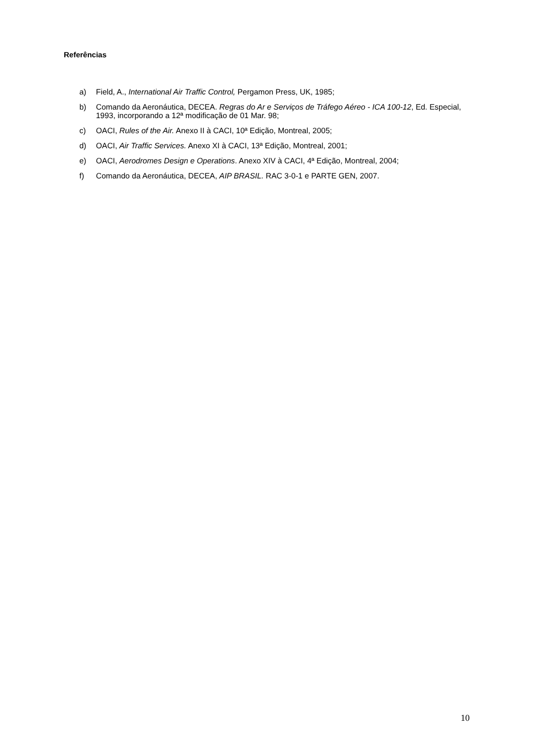Referências
a) Field, A., International Air Traffic Control, Pergamon Press, UK, 1985;
b) Comando da Aeronáutica, DECEA. Regras do Ar e Serviços de Tráfego Aéreo - ICA 100-12, Ed. Especial, 1993, incorporando a 12ª modificação de 01 Mar. 98;
c) OACI, Rules of the Air. Anexo II à CACI, 10ª Edição, Montreal, 2005;
d) OACI, Air Traffic Services. Anexo XI à CACI, 13ª Edição, Montreal, 2001;
e) OACI, Aerodromes Design e Operations. Anexo XIV à CACI, 4ª Edição, Montreal, 2004;
f) Comando da Aeronáutica, DECEA, AIP BRASIL. RAC 3-0-1 e PARTE GEN, 2007.
10